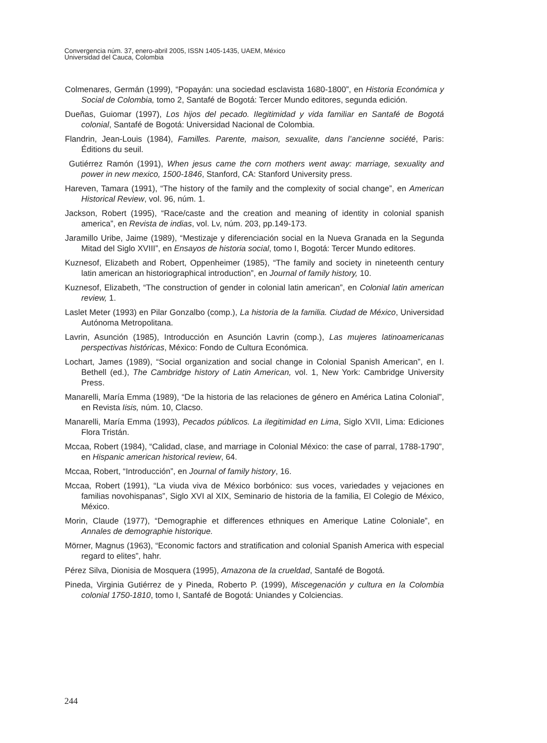Convergencia núm. 37, enero-abril 2005, ISSN 1405-1435, UAEM, México
Universidad del Cauca, Colombia
Colmenares, Germán (1999), “Popayán: una sociedad esclavista 1680-1800”, en Historia Económica y Social de Colombia, tomo 2, Santafé de Bogotá: Tercer Mundo editores, segunda edición.
Dueñas, Guiomar (1997), Los hijos del pecado. Ilegitimidad y vida familiar en Santafé de Bogotá colonial, Santafé de Bogotá: Universidad Nacional de Colombia.
Flandrin, Jean-Louis (1984), Familles. Parente, maison, sexualite, dans l’ancienne société, Paris: Éditions du seuil.
Gutiérrez Ramón (1991), When jesus came the corn mothers went away: marriage, sexuality and power in new mexico, 1500-1846, Stanford, CA: Stanford University press.
Hareven, Tamara (1991), “The history of the family and the complexity of social change”, en American Historical Review, vol. 96, núm. 1.
Jackson, Robert (1995), “Race/caste and the creation and meaning of identity in colonial spanish america”, en Revista de indias, vol. Lv, núm. 203, pp.149-173.
Jaramillo Uribe, Jaime (1989), “Mestizaje y diferenciación social en la Nueva Granada en la Segunda Mitad del Siglo XVIII”, en Ensayos de historia social, tomo I, Bogotá: Tercer Mundo editores.
Kuznesof, Elizabeth and Robert, Oppenheimer (1985), “The family and society in nineteenth century latin american an historiographical introduction”, en Journal of family history, 10.
Kuznesof, Elizabeth, “The construction of gender in colonial latin american”, en Colonial latin american review, 1.
Laslet Meter (1993) en Pilar Gonzalbo (comp.), La historia de la familia. Ciudad de México, Universidad Autónoma Metropolitana.
Lavrin, Asunción (1985), Introducción en Asunción Lavrin (comp.), Las mujeres latinoamericanas perspectivas históricas, México: Fondo de Cultura Económica.
Lochart, James (1989), “Social organization and social change in Colonial Spanish American”, en I. Bethell (ed.), The Cambridge history of Latin American, vol. 1, New York: Cambridge University Press.
Manarelli, María Emma (1989), “De la historia de las relaciones de género en América Latina Colonial”, en Revista Iisis, núm. 10, Clacso.
Manarelli, María Emma (1993), Pecados públicos. La ilegitimidad en Lima, Siglo XVII, Lima: Ediciones Flora Tristán.
Mccaa, Robert (1984), “Calidad, clase, and marriage in Colonial México: the case of parral, 1788-1790”, en Hispanic american historical review, 64.
Mccaa, Robert, “Introducción”, en Journal of family history, 16.
Mccaa, Robert (1991), “La viuda viva de México borbónico: sus voces, variedades y vejaciones en familias novohispanas”, Siglo XVI al XIX, Seminario de historia de la familia, El Colegio de México, México.
Morin, Claude (1977), “Demographie et differences ethniques en Amerique Latine Coloniale”, en Annales de demographie historique.
Mörner, Magnus (1963), “Economic factors and stratification and colonial Spanish America with especial regard to elites”, hahr.
Pérez Silva, Dionisia de Mosquera (1995), Amazona de la crueldad, Santafé de Bogotá.
Pineda, Virginia Gutiérrez de y Pineda, Roberto P. (1999), Miscegenación y cultura en la Colombia colonial 1750-1810, tomo I, Santafé de Bogotá: Uniandes y Colciencias.
244